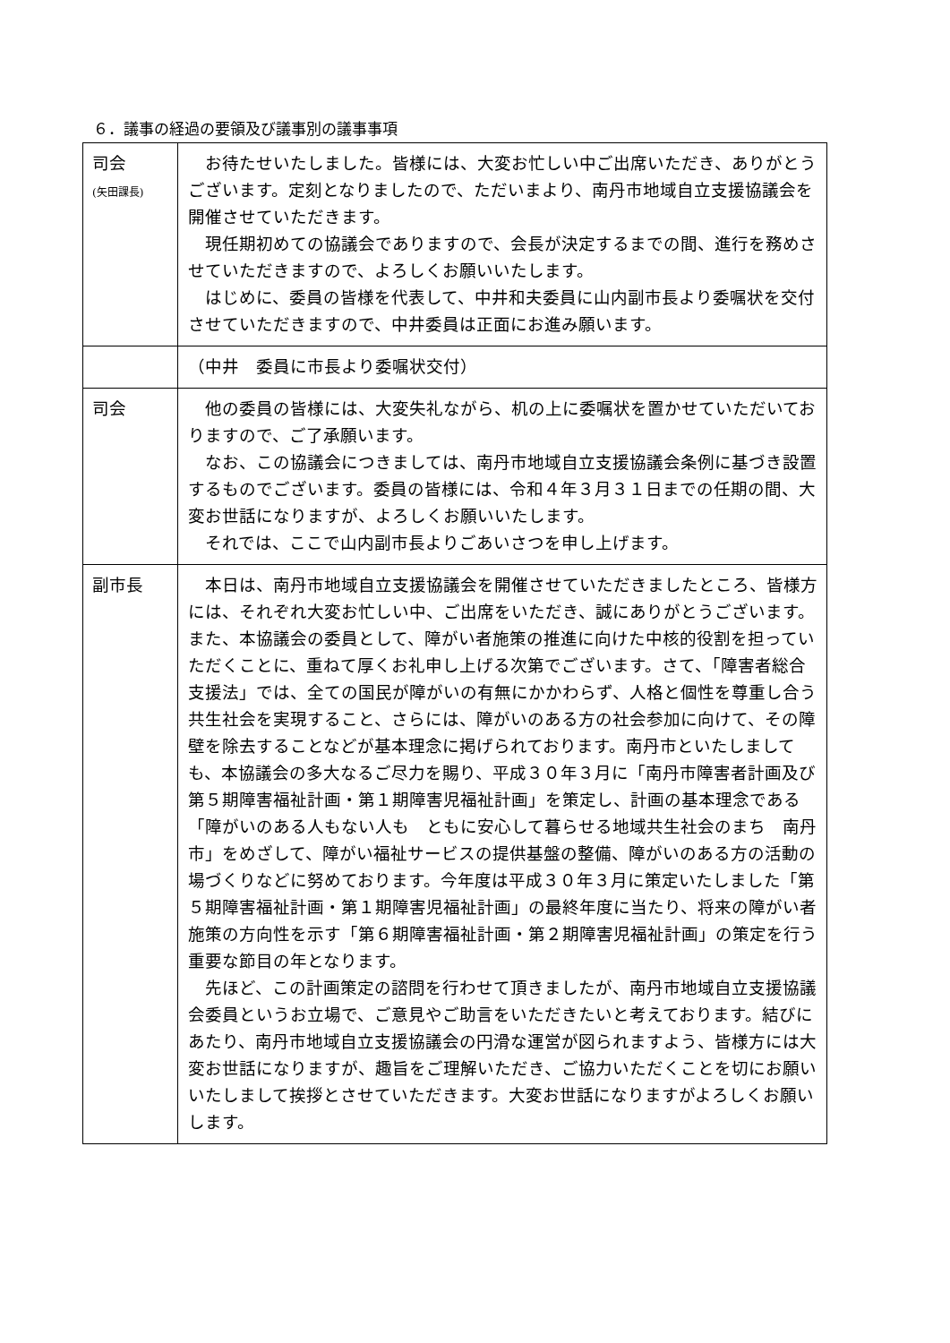６．議事の経過の要領及び議事別の議事事項
| 司会 (矢田課長) | お待たせいたしました。皆様には、大変お忙しい中ご出席いただき、ありがとうございます。定刻となりましたので、ただいまより、南丹市地域自立支援協議会を開催させていただきます。 現任期初めての協議会でありますので、会長が決定するまでの間、進行を務めさせていただきますので、よろしくお願いいたします。 はじめに、委員の皆様を代表して、中井和夫委員に山内副市長より委嘱状を交付させていただきますので、中井委員は正面にお進み願います。 |
| | （中井 委員に市長より委嘱状交付） |
| 司会 | 他の委員の皆様には、大変失礼ながら、机の上に委嘱状を置かせていただいておりますので、ご了承願います。 なお、この協議会につきましては、南丹市地域自立支援協議会条例に基づき設置するものでございます。委員の皆様には、令和４年３月３１日までの任期の間、大変お世話になりますが、よろしくお願いいたします。 それでは、ここで山内副市長よりごあいさつを申し上げます。 |
| 副市長 | 本日は、南丹市地域自立支援協議会を開催させていただきましたところ、皆様方には、それぞれ大変お忙しい中、ご出席をいただき、誠にありがとうございます。また、本協議会の委員として、障がい者施策の推進に向けた中核的役割を担っていただくことに、重ねて厚くお礼申し上げる次第でございます。さて、「障害者総合支援法」では、全ての国民が障がいの有無にかかわらず、人格と個性を尊重し合う共生社会を実現すること、さらには、障がいのある方の社会参加に向けて、その障壁を除去することなどが基本理念に掲げられております。南丹市といたしましても、本協議会の多大なるご尽力を賜り、平成３０年３月に「南丹市障害者計画及び第５期障害福祉計画・第１期障害児福祉計画」を策定し、計画の基本理念である「障がいのある人もない人も ともに安心して暮らせる地域共生社会のまち 南丹市」をめざして、障がい福祉サービスの提供基盤の整備、障がいのある方の活動の場づくりなどに努めております。今年度は平成３０年３月に策定いたしました「第５期障害福祉計画・第１期障害児福祉計画」の最終年度に当たり、将来の障がい者施策の方向性を示す「第６期障害福祉計画・第２期障害児福祉計画」の策定を行う重要な節目の年となります。 先ほど、この計画策定の諮問を行わせて頂きましたが、南丹市地域自立支援協議会委員というお立場で、ご意見やご助言をいただきたいと考えております。結びにあたり、南丹市地域自立支援協議会の円滑な運営が図られますよう、皆様方には大変お世話になりますが、趣旨をご理解いただき、ご協力いただくことを切にお願いいたしまして挨拶とさせていただきます。大変お世話になりますがよろしくお願いします。 |